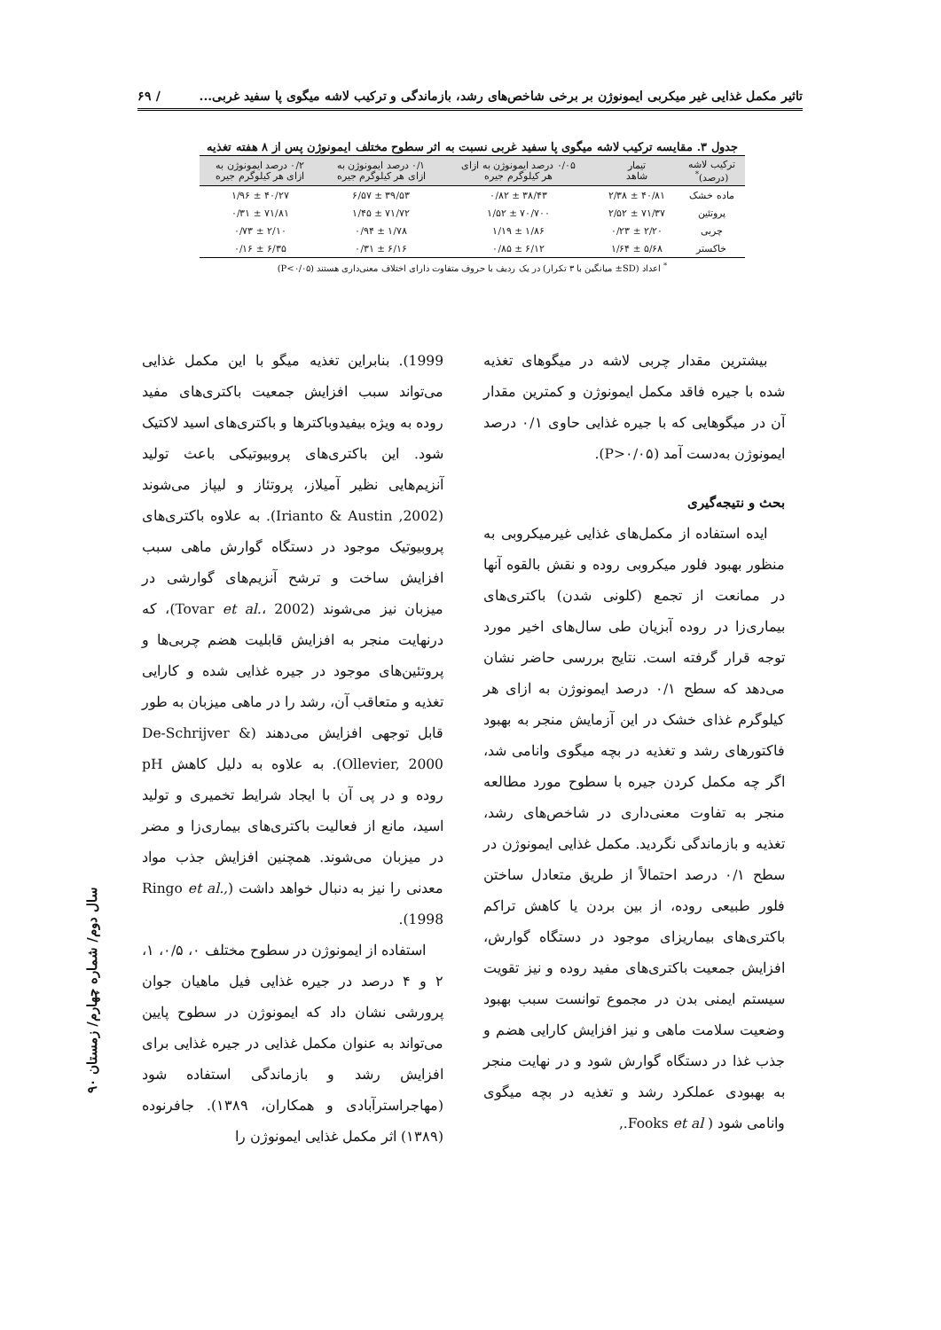تاثیر مکمل غذایی غیر میکربی ایمونوژن بر برخی شاخص‌های رشد، بازماندگی و ترکیب لاشه میگوی پا سفید غربی... / ۶۹
جدول ۳. مقایسه ترکیب لاشه میگوی پا سفید غربی نسبت به اثر سطوح مختلف ایمونوژن پس از ۸ هفته تغذیه
| ترکیب لاشه (درصد)<sup>*</sup> | تیمار شاهد | ۰/۰۵ درصد ایمونوژن به ازای هر کیلوگرم جیره | ۰/۱ درصد ایمونوژن به ازای هر کیلوگرم جیره | ۰/۲ درصد ایمونوژن به ازای هر کیلوگرم جیره |
| --- | --- | --- | --- | --- |
| ماده خشک | ۴۰/۸۱ ± ۲/۳۸ | ۳۸/۴۳ ± ۰/۸۲ | ۳۹/۵۳ ± ۶/۵۷ | ۴۰/۲۷ ± ۱/۹۶ |
| پروتئین | ۷۱/۳۷ ± ۲/۵۲ | ۷۰/۷۰۰ ± ۱/۵۲ | ۷۱/۷۲ ± ۱/۴۵ | ۷۱/۸۱ ± ۰/۳۱ |
| چربی | ۲/۲۰ ± ۰/۲۳ | ۱/۸۶ ± ۱/۱۹ | ۱/۷۸ ± ۰/۹۴ | ۲/۱۰ ± ۰/۷۳ |
| خاکستر | ۵/۶۸ ± ۱/۶۴ | ۶/۱۲ ± ۰/۸۵ | ۶/۱۶ ± ۰/۳۱ | ۶/۳۵ ± ۰/۱۶ |
<sup>*</sup> اعداد (SD± میانگین با ۳ تکرار) در یک ردیف با حروف متفاوت دارای اختلاف معنی‌داری هستند (P<۰/۰۵)
بیشترین مقدار چربی لاشه در میگوهای تغذیه شده با جیره فاقد مکمل ایمونوژن و کمترین مقدار آن در میگوهایی که با جیره غذایی حاوی ۰/۱ درصد ایمونوژن به‌دست آمد (P>۰/۰۵).
بحث و نتیجه‌گیری
ایده استفاده از مکمل‌های غذایی غیرمیکروبی به منظور بهبود فلور میکروبی روده و نقش بالقوه آنها در ممانعت از تجمع (کلونی شدن) باکتری‌های بیماری‌زا در روده آبزیان طی سال‌های اخیر مورد توجه قرار گرفته است. نتایج بررسی حاضر نشان می‌دهد که سطح ۰/۱ درصد ایمونوژن به ازای هر کیلوگرم غذای خشک در این آزمایش منجر به بهبود فاکتورهای رشد و تغذیه در بچه میگوی وانامی شد، اگر چه مکمل کردن جیره با سطوح مورد مطالعه منجر به تفاوت معنی‌داری در شاخص‌های رشد، تغذیه و بازماندگی نگردید. مکمل غذایی ایمونوژن در سطح ۰/۱ درصد احتمالاً از طریق متعادل ساختن فلور طبیعی روده، از بین بردن یا کاهش تراکم باکتری‌های بیماریزای موجود در دستگاه گوارش، افزایش جمعیت باکتری‌های مفید روده و نیز تقویت سیستم ایمنی بدن در مجموع توانست سبب بهبود وضعیت سلامت ماهی و نیز افزایش کارایی هضم و جذب غذا در دستگاه گوارش شود و در نهایت منجر به بهبودی عملکرد رشد و تغذیه در بچه میگوی وانامی شود ( Fooks et al.,
1999). بنابراین تغذیه میگو با این مکمل غذایی می‌تواند سبب افزایش جمعیت باکتری‌های مفید روده به ویژه بیفیدوباکترها و باکتری‌های اسید لاکتیک شود. این باکتری‌های پروبیوتیکی باعث تولید آنزیم‌هایی نظیر آمیلاز، پروتئاز و لیپاز می‌شوند (Irianto & Austin ,2002). به علاوه باکتری‌های پروبیوتیک موجود در دستگاه گوارش ماهی سبب افزایش ساخت و ترشح آنزیم‌های گوارشی در میزبان نیز می‌شوند (Tovar et al.، 2002)، که درنهایت منجر به افزایش قابلیت هضم چربی‌ها و پروتئین‌های موجود در جیره غذایی شده و کارایی تغذیه و متعاقب آن، رشد را در ماهی میزبان به طور قابل توجهی افزایش می‌دهند (De-Schrijver & Ollevier, 2000). به علاوه به دلیل کاهش pH روده و در پی آن با ایجاد شرایط تخمیری و تولید اسید، مانع از فعالیت باکتری‌های بیماری‌زا و مضر در میزبان می‌شوند. همچنین افزایش جذب مواد معدنی را نیز به دنبال خواهد داشت (Ringo et al., 1998).
استفاده از ایمونوژن در سطوح مختلف ۰، ۰/۵، ۱، ۲ و ۴ درصد در جیره غذایی فیل ماهیان جوان پرورشی نشان داد که ایمونوژن در سطوح پایین می‌تواند به عنوان مکمل غذایی در جیره غذایی برای افزایش رشد و بازماندگی استفاده شود (مهاجراسترآبادی و همکاران، ۱۳۸۹). جافرنوده (۱۳۸۹) اثر مکمل غذایی ایمونوژن را
سال دوم/ شماره چهارم/ زمستان ۹۰